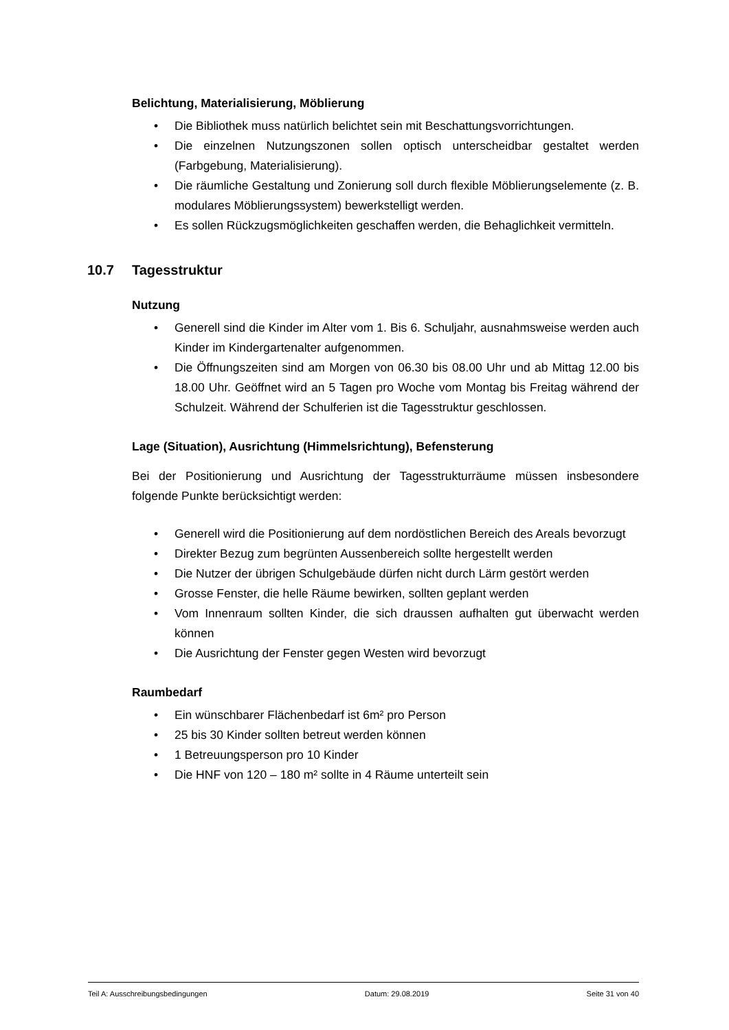Belichtung, Materialisierung, Möblierung
• Die Bibliothek muss natürlich belichtet sein mit Beschattungsvorrichtungen.
• Die einzelnen Nutzungszonen sollen optisch unterscheidbar gestaltet werden (Farbgebung, Materialisierung).
• Die räumliche Gestaltung und Zonierung soll durch flexible Möblierungsele­mente (z. B. modulares Möblierungssystem) bewerkstelligt werden.
• Es sollen Rückzugsmöglichkeiten geschaffen werden, die Behaglichkeit vermit­teln.
10.7 Tagesstruktur
Nutzung
• Generell sind die Kinder im Alter vom 1. Bis 6. Schuljahr, ausnahmsweise wer­den auch Kinder im Kindergartenalter aufgenommen.
• Die Öffnungszeiten sind am Morgen von 06.30 bis 08.00 Uhr und ab Mittag 12.00 bis 18.00 Uhr. Geöffnet wird an 5 Tagen pro Woche vom Montag bis Freitag während der Schulzeit. Während der Schulferien ist die Tagesstruktur geschlossen.
Lage (Situation), Ausrichtung (Himmelsrichtung), Befensterung
Bei der Positionierung und Ausrichtung der Tagesstrukturräume müssen insbesondere folgende Punkte berücksichtigt werden:
• Generell wird die Positionierung auf dem nordöstlichen Bereich des Areals be­vorzugt
• Direkter Bezug zum begrünten Aussenbereich sollte hergestellt werden
• Die Nutzer der übrigen Schulgebäude dürfen nicht durch Lärm gestört werden
• Grosse Fenster, die helle Räume bewirken, sollten geplant werden
• Vom Innenraum sollten Kinder, die sich draussen aufhalten gut überwacht wer­den können
• Die Ausrichtung der Fenster gegen Westen wird bevorzugt
Raumbedarf
• Ein wünschbarer Flächenbedarf ist 6m² pro Person
• 25 bis 30 Kinder sollten betreut werden können
• 1 Betreuungsperson pro 10 Kinder
• Die HNF von 120 – 180 m² sollte in 4 Räume unterteilt sein
Teil A: Ausschreibungsbedingungen Datum: 29.08.2019 Seite 31 von 40